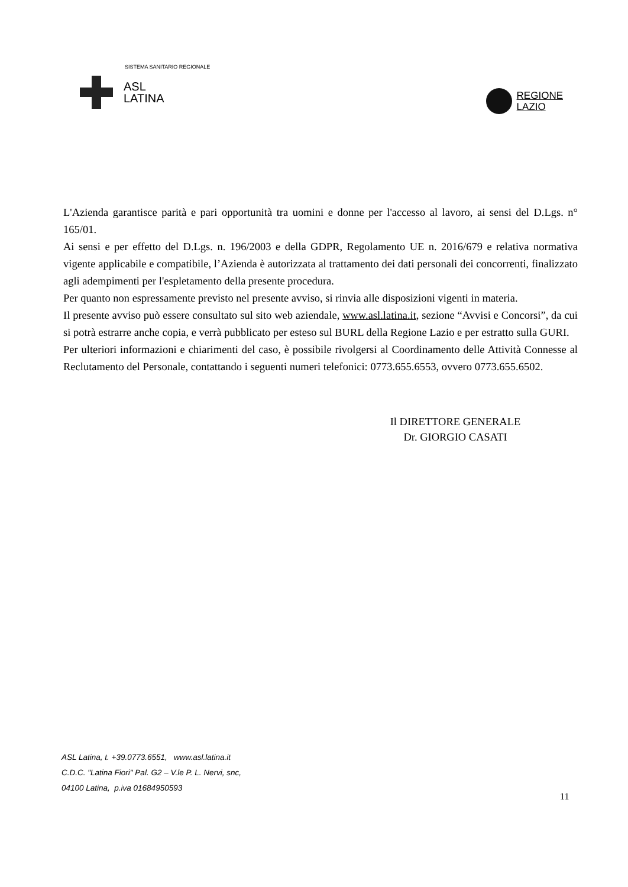SISTEMA SANITARIO REGIONALE
ASL
LATINA
REGIONE
LAZIO
L'Azienda garantisce parità e pari opportunità tra uomini e donne per l'accesso al lavoro, ai sensi del D.Lgs. n° 165/01.
Ai sensi e per effetto del D.Lgs. n. 196/2003 e della GDPR, Regolamento UE n. 2016/679 e relativa normativa vigente applicabile e compatibile, l’Azienda è autorizzata al trattamento dei dati personali dei concorrenti, finalizzato agli adempimenti per l'espletamento della presente procedura.
Per quanto non espressamente previsto nel presente avviso, si rinvia alle disposizioni vigenti in materia.
Il presente avviso può essere consultato sul sito web aziendale, www.asl.latina.it, sezione “Avvisi e Concorsi”, da cui si potrà estrarre anche copia, e verrà pubblicato per esteso sul BURL della Regione Lazio e per estratto sulla GURI.
Per ulteriori informazioni e chiarimenti del caso, è possibile rivolgersi al Coordinamento delle Attività Connesse al Reclutamento del Personale, contattando i seguenti numeri telefonici: 0773.655.6553, ovvero 0773.655.6502.
Il DIRETTORE GENERALE
Dr. GIORGIO CASATI
ASL Latina, t. +39.0773.6551, www.asl.latina.it
C.D.C. "Latina Fiori" Pal. G2 – V.le P. L. Nervi, snc,
04100 Latina, p.iva 01684950593
11